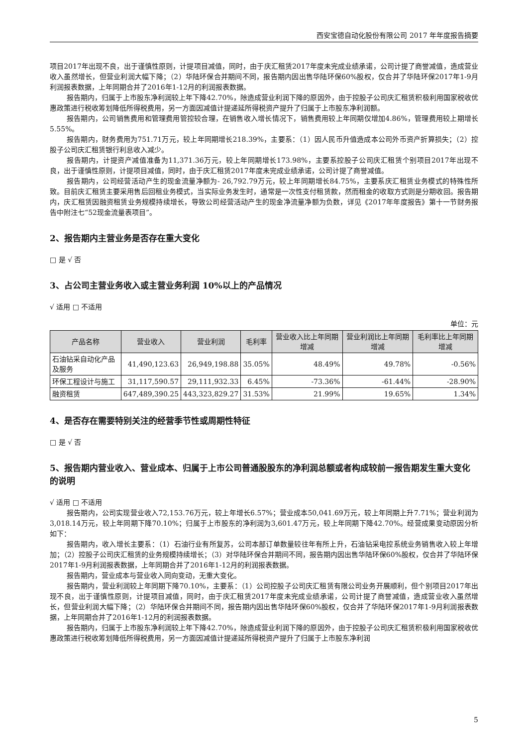西安宝德自动化股份有限公司 2017 年年度报告摘要
项目2017年出现不良，出于谨慎性原则，计提项目减值，同时，由于庆汇租赁2017年度未完成业绩承诺，公司计提了商誉减值，造成营业收入虽然增长，但营业利润大幅下降；（2）华陆环保合并期间不同，报告期内因出售华陆环保60%股权，仅合并了华陆环保2017年1-9月利润报表数据，上年同期合并了2016年1-12月的利润报表数据。
报告期内，归属于上市股东净利润较上年下降42.70%，除造成营业利润下降的原因外，由于控股子公司庆汇租赁积极利用国家税收优惠政策进行税收筹划降低所得税费用，另一方面因减值计提递延所得税资产提升了归属于上市股东净利润额。
报告期内，公司销售费用和管理费用管控较合理，在销售收入增长情况下，销售费用较上年同期仅增加4.86%，管理费用较上期增长5.55%。
报告期内，财务费用为751.71万元，较上年同期增长218.39%，主要系：（1）因人民币升值造成本公司外币资产折算损失；（2）控股子公司庆汇租赁银行利息收入减少。
报告期内，计提资产减值准备为11,371.36万元，较上年同期增长173.98%，主要系控股子公司庆汇租赁个别项目2017年出现不良，出于谨慎性原则，计提项目减值，同时，由于庆汇租赁2017年度未完成业绩承诺，公司计提了商誉减值。
报告期内，公司经营活动产生的现金流量净额为- 26,792.79万元，较上年同期增长84.75%，主要系庆汇租赁业务模式的特殊性所致。目前庆汇租赁主要采用售后回租业务模式，当实际业务发生时，通常是一次性支付租赁款，然而租金的收取方式则是分期收回。报告期内，庆汇租赁因融资租赁业务规模持续增长，导致公司经营活动产生的现金净流量净额为负数，详见《2017年年度报告》第十一节财务报告中附注七“52现金流量表项目”。
2、报告期内主营业务是否存在重大变化
□ 是 √ 否
3、占公司主营业务收入或主营业务利润 10%以上的产品情况
√ 适用 □ 不适用
单位：元
| 产品名称 | 营业收入 | 营业利润 | 毛利率 | 营业收入比上年同期增减 | 营业利润比上年同期增减 | 毛利率比上年同期增减 |
| --- | --- | --- | --- | --- | --- | --- |
| 石油钻采自动化产品及服务 | 41,490,123.63 | 26,949,198.88 | 35.05% | 48.49% | 49.78% | -0.56% |
| 环保工程设计与施工 | 31,117,590.57 | 29,111,932.33 | 6.45% | -73.36% | -61.44% | -28.90% |
| 融资租赁 | 647,489,390.25 | 443,323,829.27 | 31.53% | 21.99% | 19.65% | 1.34% |
4、是否存在需要特别关注的经营季节性或周期性特征
□ 是 √ 否
5、报告期内营业收入、营业成本、归属于上市公司普通股股东的净利润总额或者构成较前一报告期发生重大变化的说明
√ 适用 □ 不适用
报告期内，公司实现营业收入72,153.76万元，较上年增长6.57%；营业成本50,041.69万元，较上年同期上升7.71%；营业利润为3,018.14万元，较上年同期下降70.10%；归属于上市股东的净利润为3,601.47万元，较上年同期下降42.70%。经营成果变动原因分析如下：
报告期内，收入增长主要系：（1）石油行业有所复苏，公司本部订单数量较往年有所上升，石油钻采电控系统业务销售收入较上年增加；（2）控股子公司庆汇租赁的业务规模持续增长；（3）对华陆环保合并期间不同，报告期内因出售华陆环保60%股权，仅合并了华陆环保2017年1-9月利润报表数据，上年同期合并了2016年1-12月的利润报表数据。
报告期内，营业成本与营业收入同向变动，无重大变化。
报告期内，营业利润较上年同期下降70.10%，主要系：（1）公司控股子公司庆汇租赁有限公司业务开展顺利，但个别项目2017年出现不良，出于谨慎性原则，计提项目减值，同时，由于庆汇租赁2017年度未完成业绩承诺，公司计提了商誉减值，造成营业收入虽然增长，但营业利润大幅下降；（2）华陆环保合并期间不同，报告期内因出售华陆环保60%股权，仅合并了华陆环保2017年1-9月利润报表数据，上年同期合并了2016年1-12月的利润报表数据。
报告期内，归属于上市股东净利润较上年下降42.70%，除造成营业利润下降的原因外，由于控股子公司庆汇租赁积极利用国家税收优惠政策进行税收筹划降低所得税费用，另一方面因减值计提递延所得税资产提升了归属于上市股东净利润
5